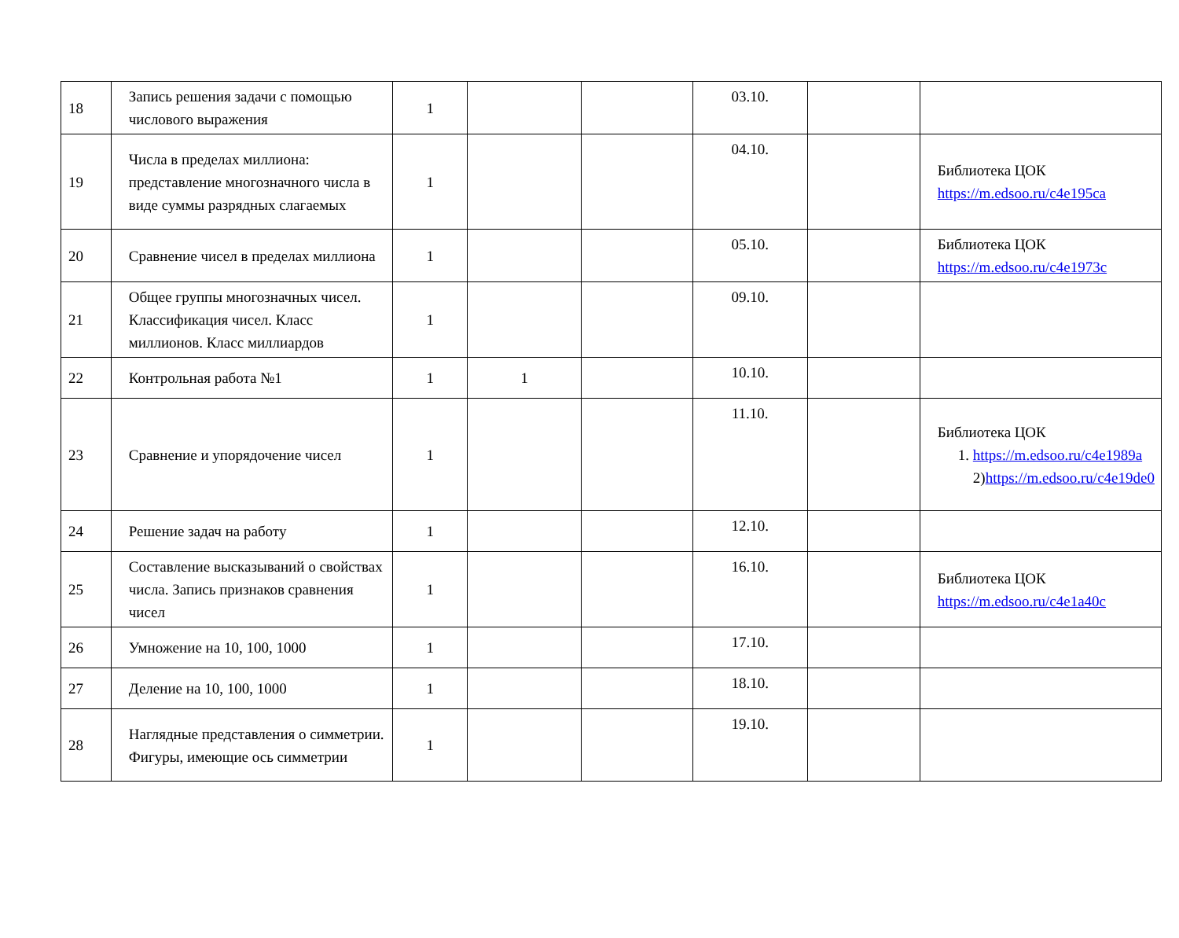| 18 | Запись решения задачи с помощью числового выражения | 1 | | | 03.10. | | |
| 19 | Числа в пределах миллиона: представление многозначного числа в виде суммы разрядных слагаемых | 1 | | | 04.10. | | Библиотека ЦОК https://m.edsoo.ru/c4e195ca |
| 20 | Сравнение чисел в пределах миллиона | 1 | | | 05.10. | | Библиотека ЦОК https://m.edsoo.ru/c4e1973c |
| 21 | Общее группы многозначных чисел. Классификация чисел. Класс миллионов. Класс миллиардов | 1 | | | 09.10. | | |
| 22 | Контрольная работа №1 | 1 | 1 | | 10.10. | | |
| 23 | Сравнение и упорядочение чисел | 1 | | | 11.10. | | Библиотека ЦОК 1. https://m.edsoo.ru/c4e1989a 2) https://m.edsoo.ru/c4e19de0 |
| 24 | Решение задач на работу | 1 | | | 12.10. | | |
| 25 | Составление высказываний о свойствах числа. Запись признаков сравнения чисел | 1 | | | 16.10. | | Библиотека ЦОК https://m.edsoo.ru/c4e1a40c |
| 26 | Умножение на 10, 100, 1000 | 1 | | | 17.10. | | |
| 27 | Деление на 10, 100, 1000 | 1 | | | 18.10. | | |
| 28 | Наглядные представления о симметрии. Фигуры, имеющие ось симметрии | 1 | | | 19.10. | | |